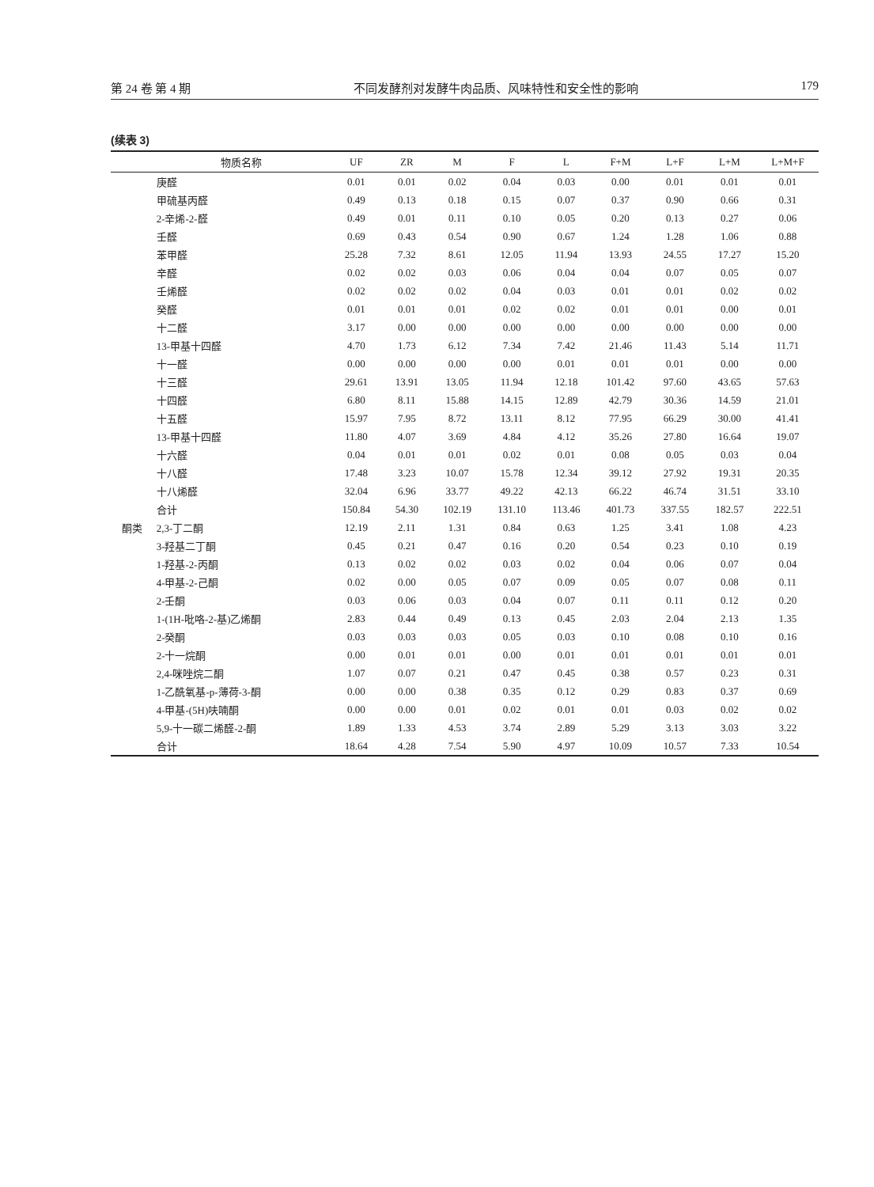第 24 卷 第 4 期 不同发酵剂对发酵牛肉品质、风味特性和安全性的影响 179
(续表 3)
| | 物质名称 | UF | ZR | M | F | L | F+M | L+F | L+M | L+M+F |
| --- | --- | --- | --- | --- | --- | --- | --- | --- | --- | --- |
| | 庚醛 | 0.01 | 0.01 | 0.02 | 0.04 | 0.03 | 0.00 | 0.01 | 0.01 | 0.01 |
| | 甲硫基丙醛 | 0.49 | 0.13 | 0.18 | 0.15 | 0.07 | 0.37 | 0.90 | 0.66 | 0.31 |
| | 2-辛烯-2-醛 | 0.49 | 0.01 | 0.11 | 0.10 | 0.05 | 0.20 | 0.13 | 0.27 | 0.06 |
| | 壬醛 | 0.69 | 0.43 | 0.54 | 0.90 | 0.67 | 1.24 | 1.28 | 1.06 | 0.88 |
| | 苯甲醛 | 25.28 | 7.32 | 8.61 | 12.05 | 11.94 | 13.93 | 24.55 | 17.27 | 15.20 |
| | 辛醛 | 0.02 | 0.02 | 0.03 | 0.06 | 0.04 | 0.04 | 0.07 | 0.05 | 0.07 |
| | 壬烯醛 | 0.02 | 0.02 | 0.02 | 0.04 | 0.03 | 0.01 | 0.01 | 0.02 | 0.02 |
| | 癸醛 | 0.01 | 0.01 | 0.01 | 0.02 | 0.02 | 0.01 | 0.01 | 0.00 | 0.01 |
| | 十二醛 | 3.17 | 0.00 | 0.00 | 0.00 | 0.00 | 0.00 | 0.00 | 0.00 | 0.00 |
| | 13-甲基十四醛 | 4.70 | 1.73 | 6.12 | 7.34 | 7.42 | 21.46 | 11.43 | 5.14 | 11.71 |
| | 十一醛 | 0.00 | 0.00 | 0.00 | 0.00 | 0.01 | 0.01 | 0.01 | 0.00 | 0.00 |
| | 十三醛 | 29.61 | 13.91 | 13.05 | 11.94 | 12.18 | 101.42 | 97.60 | 43.65 | 57.63 |
| | 十四醛 | 6.80 | 8.11 | 15.88 | 14.15 | 12.89 | 42.79 | 30.36 | 14.59 | 21.01 |
| | 十五醛 | 15.97 | 7.95 | 8.72 | 13.11 | 8.12 | 77.95 | 66.29 | 30.00 | 41.41 |
| | 13-甲基十四醛 | 11.80 | 4.07 | 3.69 | 4.84 | 4.12 | 35.26 | 27.80 | 16.64 | 19.07 |
| | 十六醛 | 0.04 | 0.01 | 0.01 | 0.02 | 0.01 | 0.08 | 0.05 | 0.03 | 0.04 |
| | 十八醛 | 17.48 | 3.23 | 10.07 | 15.78 | 12.34 | 39.12 | 27.92 | 19.31 | 20.35 |
| | 十八烯醛 | 32.04 | 6.96 | 33.77 | 49.22 | 42.13 | 66.22 | 46.74 | 31.51 | 33.10 |
| | 合计 | 150.84 | 54.30 | 102.19 | 131.10 | 113.46 | 401.73 | 337.55 | 182.57 | 222.51 |
| 酮类 | 2,3-丁二酮 | 12.19 | 2.11 | 1.31 | 0.84 | 0.63 | 1.25 | 3.41 | 1.08 | 4.23 |
| | 3-羟基二丁酮 | 0.45 | 0.21 | 0.47 | 0.16 | 0.20 | 0.54 | 0.23 | 0.10 | 0.19 |
| | 1-羟基-2-丙酮 | 0.13 | 0.02 | 0.02 | 0.03 | 0.02 | 0.04 | 0.06 | 0.07 | 0.04 |
| | 4-甲基-2-己酮 | 0.02 | 0.00 | 0.05 | 0.07 | 0.09 | 0.05 | 0.07 | 0.08 | 0.11 |
| | 2-壬酮 | 0.03 | 0.06 | 0.03 | 0.04 | 0.07 | 0.11 | 0.11 | 0.12 | 0.20 |
| | 1-(1H-吡咯-2-基)乙烯酮 | 2.83 | 0.44 | 0.49 | 0.13 | 0.45 | 2.03 | 2.04 | 2.13 | 1.35 |
| | 2-癸酮 | 0.03 | 0.03 | 0.03 | 0.05 | 0.03 | 0.10 | 0.08 | 0.10 | 0.16 |
| | 2-十一烷酮 | 0.00 | 0.01 | 0.01 | 0.00 | 0.01 | 0.01 | 0.01 | 0.01 | 0.01 |
| | 2,4-咪唑烷二酮 | 1.07 | 0.07 | 0.21 | 0.47 | 0.45 | 0.38 | 0.57 | 0.23 | 0.31 |
| | 1-乙酰氧基-p-薄荷-3-酮 | 0.00 | 0.00 | 0.38 | 0.35 | 0.12 | 0.29 | 0.83 | 0.37 | 0.69 |
| | 4-甲基-(5H)呋喃酮 | 0.00 | 0.00 | 0.01 | 0.02 | 0.01 | 0.01 | 0.03 | 0.02 | 0.02 |
| | 5,9-十一碳二烯醛-2-酮 | 1.89 | 1.33 | 4.53 | 3.74 | 2.89 | 5.29 | 3.13 | 3.03 | 3.22 |
| | 合计 | 18.64 | 4.28 | 7.54 | 5.90 | 4.97 | 10.09 | 10.57 | 7.33 | 10.54 |